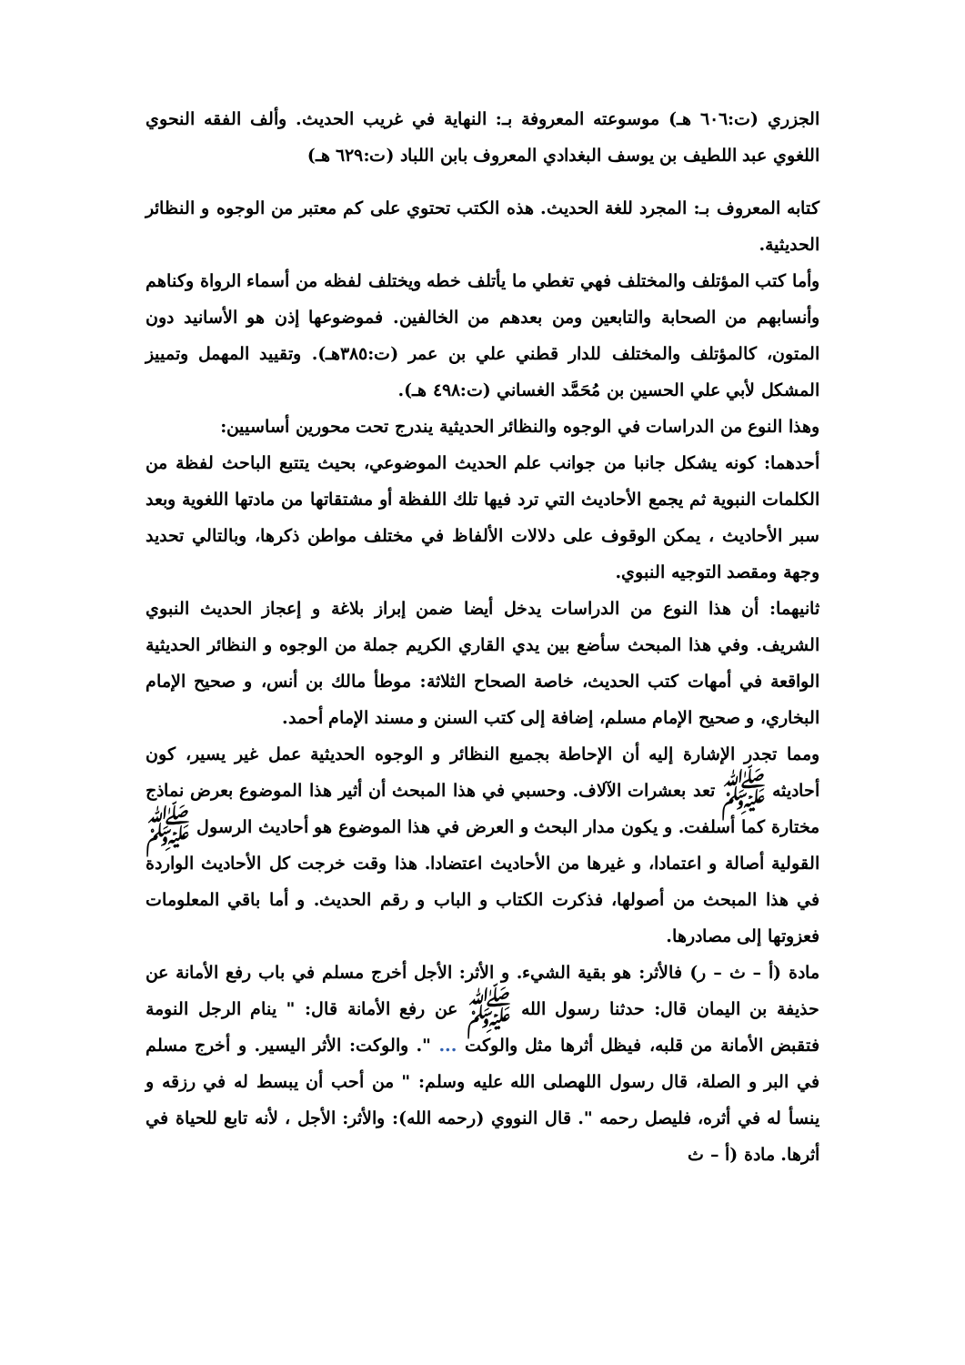الجزري (ت:٦٠٦ هـ) موسوعته المعروفة بـ: النهاية في غريب الحديث. وألف الفقه النحوي اللغوي عبد اللطيف بن يوسف البغدادي المعروف بابن اللباد (ت:٦٢٩ هـ)
كتابه المعروف بـ: المجرد للغة الحديث. هذه الكتب تحتوي على كم معتبر من الوجوه و النظائر الحديثية.
وأما كتب المؤتلف والمختلف فهي تغطي ما يأتلف خطه ويختلف لفظه من أسماء الرواة وكناهم وأنسابهم من الصحابة والتابعين ومن بعدهم من الخالفين. فموضوعها إذن هو الأسانيد دون المتون، كالمؤتلف والمختلف للدار قطني علي بن عمر (ت:٣٨٥هـ). وتقييد المهمل وتمييز المشكل لأبي علي الحسين بن مُحَمَّد الغساني (ت:٤٩٨ هـ).
وهذا النوع من الدراسات في الوجوه والنظائر الحديثية يندرج تحت محورين أساسيين:
أحدهما: كونه يشكل جانبا من جوانب علم الحديث الموضوعي، بحيث يتتبع الباحث لفظة من الكلمات النبوية ثم يجمع الأحاديث التي ترد فيها تلك اللفظة أو مشتقاتها من مادتها اللغوية وبعد سبر الأحاديث ، يمكن الوقوف على دلالات الألفاظ في مختلف مواطن ذكرها، وبالتالي تحديد وجهة ومقصد التوجيه النبوي.
ثانيهما: أن هذا النوع من الدراسات يدخل أيضا ضمن إبراز بلاغة و إعجاز الحديث النبوي الشريف. وفي هذا المبحث سأضع بين يدي القاري الكريم جملة من الوجوه و النظائر الحديثية الواقعة في أمهات كتب الحديث، خاصة الصحاح الثلاثة: موطأ مالك بن أنس، و صحيح الإمام البخاري، و صحيح الإمام مسلم، إضافة إلى كتب السنن و مسند الإمام أحمد.
ومما تجدر الإشارة إليه أن الإحاطة بجميع النظائر و الوجوه الحديثية عمل غير يسير، كون أحاديثه ﷺ تعد بعشرات الآلاف. وحسبي في هذا المبحث أن أثير هذا الموضوع بعرض نماذج مختارة كما أسلفت. و يكون مدار البحث و العرض في هذا الموضوع هو أحاديث الرسول ﷺ القولية أصالة و اعتمادا، و غيرها من الأحاديث اعتضادا. هذا وقت خرجت كل الأحاديث الواردة في هذا المبحث من أصولها، فذكرت الكتاب و الباب و رقم الحديث. و أما باقي المعلومات فعزوتها إلى مصادرها.
مادة (أ – ث – ر) فالأثر: هو بقية الشيء. و الأثر: الأجل أخرج مسلم في باب رفع الأمانة عن حذيفة بن اليمان قال: حدثنا رسول الله ﷺ عن رفع الأمانة قال: " ينام الرجل النومة فتقبض الأمانة من قلبه، فيظل أثرها مثل والوكت ... ". والوكت: الأثر اليسير. و أخرج مسلم في البر و الصلة، قال رسول اللهصلى الله عليه وسلم: " من أحب أن يبسط له في رزقه و ينسأ له في أثره، فليصل رحمه ". قال النووي (رحمه الله): والأثر: الأجل ، لأنه تابع للحياة في أثرها. مادة (أ – ث